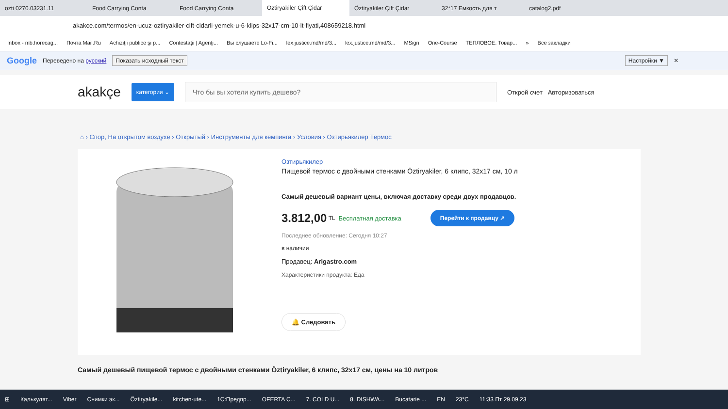ozti 0270.03231.11 Food Carrying Conta Food Carrying Conta
Öztiryakiler Çift Çidar
Öztiryakiler Çift Çidar 32*17 Емкость для т catalog2.pdf
akakce.com/termos/en-ucuz-oztiryakiler-cift-cidarli-yemek-u-6-klips-32x17-cm-10-lt-fiyati,408659218.html
Inbox - mb.horecag... Почта Mail.Ru Achiziţii publice şi p... Contestaţii | Agenţi... Вы слушаете Lo-Fi... lex.justice.md/md/3... lex.justice.md/md/3... MSign One-Course ТЕПЛОВОЕ. Товар... » Все закладки
Google Переведено на русский Показать исходный текст Настройки ▼ ✕
akakçe категории ⌄ Что бы вы хотели купить дешево? Открой счет Авторизоваться
⌂ › Спор, На открытом воздухе › Открытый › Инструменты для кемпинга › Условия › Озтирьякилер Термос
Озтирьякилер
Пищевой термос с двойными стенками Öztiryakiler, 6 клипс, 32x17 см, 10 л
Самый дешевый вариант цены, включая доставку среди двух продавцов.
3.812,00 TL Бесплатная доставка Перейти к продавцу ↗
Последнее обновление: Сегодня 10:27
в наличии
Продавец: Arigastro.com
Характеристики продукта: Еда
🔔 Следовать
Самый дешевый пищевой термос с двойными стенками Öztiryakiler, 6 клипс, 32x17 см, цены на 10 литров
⊞ Калькулят... Viber Снимки эк... Öztiryakile... kitchen-ute... 1С:Предпр... OFERTA C... 7. COLD U... 8. DISHWA... Bucatarie ... EN 23°C 11:33 Пт 29.09.23